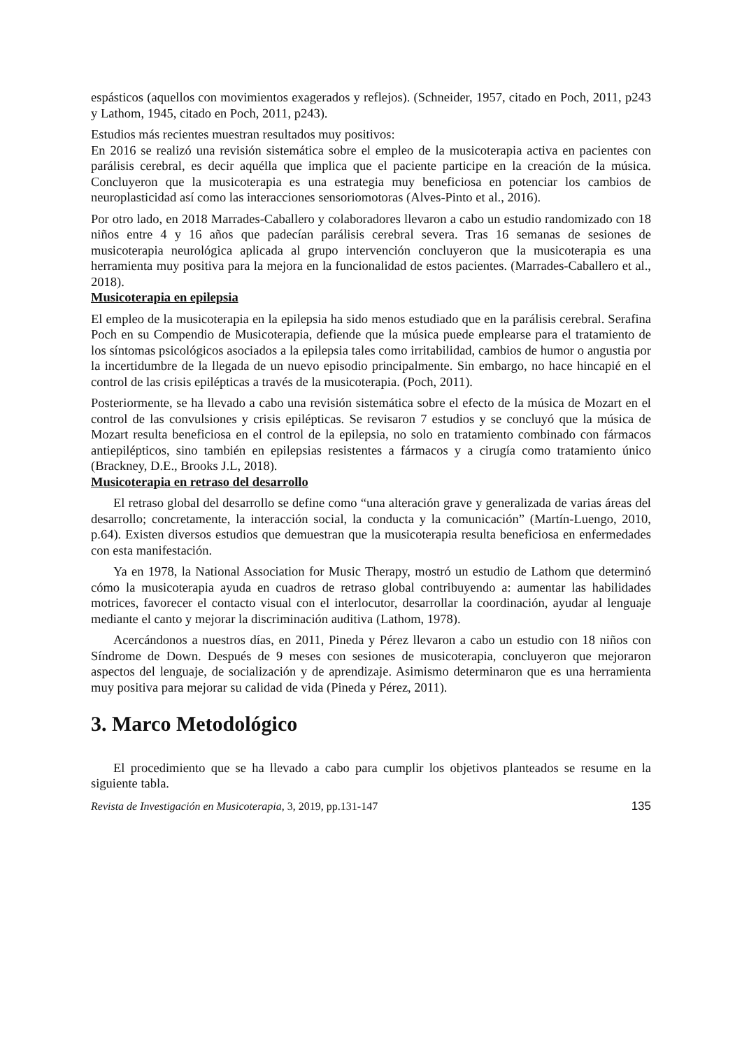espásticos (aquellos con movimientos exagerados y reflejos). (Schneider, 1957, citado en Poch, 2011, p243 y Lathom, 1945, citado en Poch, 2011, p243).
Estudios más recientes muestran resultados muy positivos:
En 2016 se realizó una revisión sistemática sobre el empleo de la musicoterapia activa en pacientes con parálisis cerebral, es decir aquélla que implica que el paciente participe en la creación de la música. Concluyeron que la musicoterapia es una estrategia muy beneficiosa en potenciar los cambios de neuroplasticidad así como las interacciones sensoriomotoras (Alves-Pinto et al., 2016).
Por otro lado, en 2018 Marrades-Caballero y colaboradores llevaron a cabo un estudio randomizado con 18 niños entre 4 y 16 años que padecían parálisis cerebral severa. Tras 16 semanas de sesiones de musicoterapia neurológica aplicada al grupo intervención concluyeron que la musicoterapia es una herramienta muy positiva para la mejora en la funcionalidad de estos pacientes. (Marrades-Caballero et al., 2018).
Musicoterapia en epilepsia
El empleo de la musicoterapia en la epilepsia ha sido menos estudiado que en la parálisis cerebral. Serafina Poch en su Compendio de Musicoterapia, defiende que la música puede emplearse para el tratamiento de los síntomas psicológicos asociados a la epilepsia tales como irritabilidad, cambios de humor o angustia por la incertidumbre de la llegada de un nuevo episodio principalmente. Sin embargo, no hace hincapié en el control de las crisis epilépticas a través de la musicoterapia. (Poch, 2011).
Posteriormente, se ha llevado a cabo una revisión sistemática sobre el efecto de la música de Mozart en el control de las convulsiones y crisis epilépticas. Se revisaron 7 estudios y se concluyó que la música de Mozart resulta beneficiosa en el control de la epilepsia, no solo en tratamiento combinado con fármacos antiepilépticos, sino también en epilepsias resistentes a fármacos y a cirugía como tratamiento único (Brackney, D.E., Brooks J.L, 2018).
Musicoterapia en retraso del desarrollo
El retraso global del desarrollo se define como “una alteración grave y generalizada de varias áreas del desarrollo; concretamente, la interacción social, la conducta y la comunicación” (Martín-Luengo, 2010, p.64). Existen diversos estudios que demuestran que la musicoterapia resulta beneficiosa en enfermedades con esta manifestación.
Ya en 1978, la National Association for Music Therapy, mostró un estudio de Lathom que determinó cómo la musicoterapia ayuda en cuadros de retraso global contribuyendo a: aumentar las habilidades motrices, favorecer el contacto visual con el interlocutor, desarrollar la coordinación, ayudar al lenguaje mediante el canto y mejorar la discriminación auditiva (Lathom, 1978).
Acercándonos a nuestros días, en 2011, Pineda y Pérez llevaron a cabo un estudio con 18 niños con Síndrome de Down. Después de 9 meses con sesiones de musicoterapia, concluyeron que mejoraron aspectos del lenguaje, de socialización y de aprendizaje. Asimismo determinaron que es una herramienta muy positiva para mejorar su calidad de vida (Pineda y Pérez, 2011).
3. Marco Metodológico
El procedimiento que se ha llevado a cabo para cumplir los objetivos planteados se resume en la siguiente tabla.
Revista de Investigación en Musicoterapia, 3, 2019, pp.131-147 135